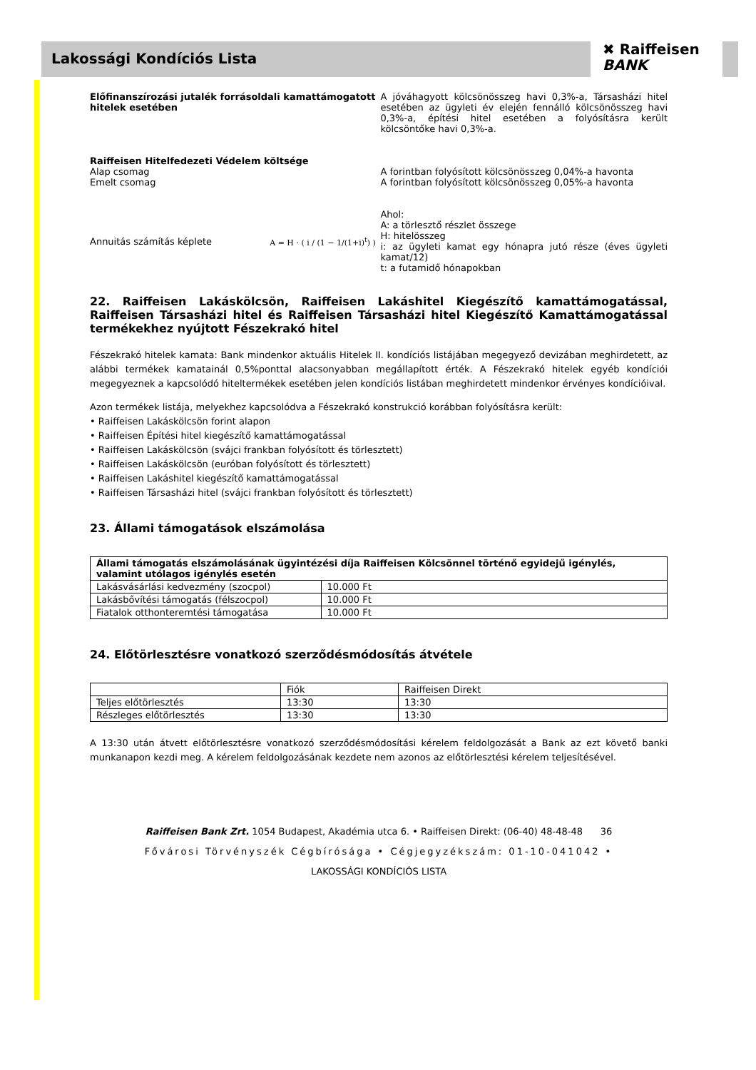Lakossági Kondíciós Lista
✖ Raiffeisen
BANK
Előfinanszírozási jutalék forrásoldali kamattámogatott hitelek esetében
A jóváhagyott kölcsönösszeg havi 0,3%-a, Társasházi hitel esetében az ügyleti év elején fennálló kölcsönösszeg havi 0,3%-a, építési hitel esetében a folyósításra került kölcsöntőke havi 0,3%-a.
Raiffeisen Hitelfedezeti Védelem költsége
Alap csomag
Emelt csomag
A forintban folyósított kölcsönösszeg 0,04%-a havonta
A forintban folyósított kölcsönösszeg 0,05%-a havonta
Annuitás számítás képlete
A = H · ( i / (1 − 1/(1+i)<sup>t</sup>) )
Ahol:
A: a törlesztő részlet összege
H: hitelösszeg
i: az ügyleti kamat egy hónapra jutó része (éves ügyleti kamat/12)
t: a futamidő hónapokban
22. Raiffeisen Lakáskölcsön, Raiffeisen Lakáshitel Kiegészítő kamattámogatással, Raiffeisen Társasházi hitel és Raiffeisen Társasházi hitel Kiegészítő Kamattámogatással termékekhez nyújtott Fészekrakó hitel
Fészekrakó hitelek kamata: Bank mindenkor aktuális Hitelek II. kondíciós listájában megegyező devizában meghirdetett, az alábbi termékek kamatainál 0,5%ponttal alacsonyabban megállapított érték. A Fészekrakó hitelek egyéb kondíciói megegyeznek a kapcsolódó hiteltermékek esetében jelen kondíciós listában meghirdetett mindenkor érvényes kondícióival.
Azon termékek listája, melyekhez kapcsolódva a Fészekrakó konstrukció korábban folyósításra került:
• Raiffeisen Lakáskölcsön forint alapon
• Raiffeisen Építési hitel kiegészítő kamattámogatással
• Raiffeisen Lakáskölcsön (svájci frankban folyósított és törlesztett)
• Raiffeisen Lakáskölcsön (euróban folyósított és törlesztett)
• Raiffeisen Lakáshitel kiegészítő kamattámogatással
• Raiffeisen Társasházi hitel (svájci frankban folyósított és törlesztett)
23. Állami támogatások elszámolása
| Állami támogatás elszámolásának ügyintézési díja Raiffeisen Kölcsönnel történő egyidejű igénylés, valamint utólagos igénylés esetén | |
| --- | --- |
| Lakásvásárlási kedvezmény (szocpol) | 10.000 Ft |
| Lakásbővítési támogatás (félszocpol) | 10.000 Ft |
| Fiatalok otthonteremtési támogatása | 10.000 Ft |
24. Előtörlesztésre vonatkozó szerződésmódosítás átvétele
| | Fiók | Raiffeisen Direkt |
| Teljes előtörlesztés | 13:30 | 13:30 |
| Részleges előtörlesztés | 13:30 | 13:30 |
A 13:30 után átvett előtörlesztésre vonatkozó szerződésmódosítási kérelem feldolgozását a Bank az ezt követő banki munkanapon kezdi meg. A kérelem feldolgozásának kezdete nem azonos az előtörlesztési kérelem teljesítésével.
Raiffeisen Bank Zrt. 1054 Budapest, Akadémia utca 6. • Raiffeisen Direkt: (06-40) 48-48-48 36
Fővárosi Törvényszék Cégbírósága • Cégjegyzékszám: 01-10-041042 •
LAKOSSÁGI KONDÍCIÓS LISTA